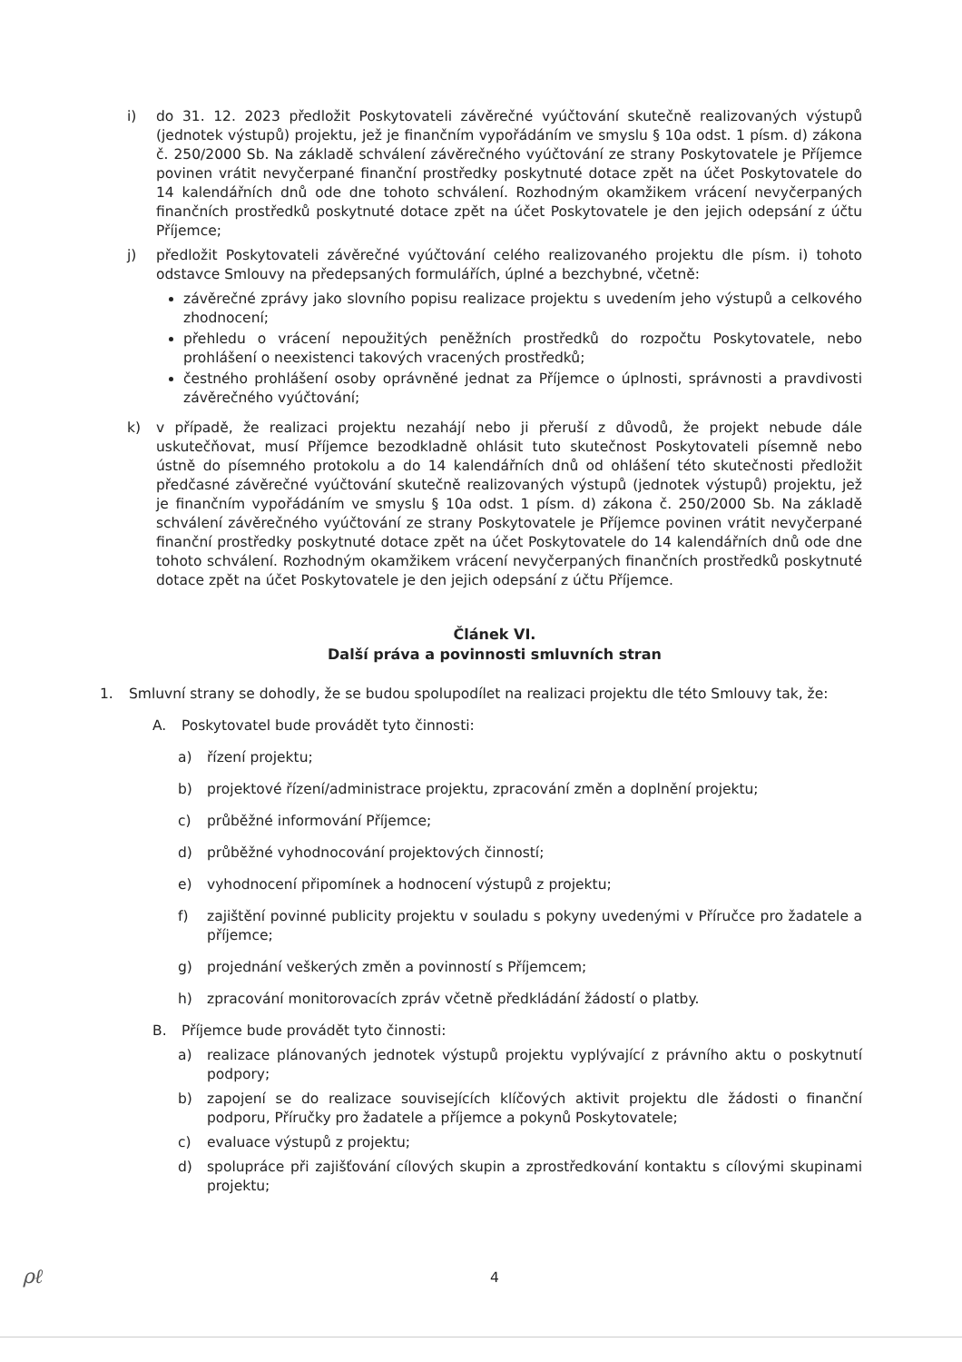i) do 31. 12. 2023 předložit Poskytovateli závěrečné vyúčtování skutečně realizovaných výstupů (jednotek výstupů) projektu, jež je finančním vypořádáním ve smyslu § 10a odst. 1 písm. d) zákona č. 250/2000 Sb. Na základě schválení závěrečného vyúčtování ze strany Poskytovatele je Příjemce povinen vrátit nevyčerpané finanční prostředky poskytnuté dotace zpět na účet Poskytovatele do 14 kalendářních dnů ode dne tohoto schválení. Rozhodným okamžikem vrácení nevyčerpaných finančních prostředků poskytnuté dotace zpět na účet Poskytovatele je den jejich odepsání z účtu Příjemce;
j) předložit Poskytovateli závěrečné vyúčtování celého realizovaného projektu dle písm. i) tohoto odstavce Smlouvy na předepsaných formulářích, úplné a bezchybné, včetně:
závěrečné zprávy jako slovního popisu realizace projektu s uvedením jeho výstupů a celkového zhodnocení;
přehledu o vrácení nepoužitých peněžních prostředků do rozpočtu Poskytovatele, nebo prohlášení o neexistenci takových vracených prostředků;
čestného prohlášení osoby oprávněné jednat za Příjemce o úplnosti, správnosti a pravdivosti závěrečného vyúčtování;
k) v případě, že realizaci projektu nezahájí nebo ji přeruší z důvodů, že projekt nebude dále uskutečňovat, musí Příjemce bezodkladně ohlásit tuto skutečnost Poskytovateli písemně nebo ústně do písemného protokolu a do 14 kalendářních dnů od ohlášení této skutečnosti předložit předčasné závěrečné vyúčtování skutečně realizovaných výstupů (jednotek výstupů) projektu, jež je finančním vypořádáním ve smyslu § 10a odst. 1 písm. d) zákona č. 250/2000 Sb. Na základě schválení závěrečného vyúčtování ze strany Poskytovatele je Příjemce povinen vrátit nevyčerpané finanční prostředky poskytnuté dotace zpět na účet Poskytovatele do 14 kalendářních dnů ode dne tohoto schválení. Rozhodným okamžikem vrácení nevyčerpaných finančních prostředků poskytnuté dotace zpět na účet Poskytovatele je den jejich odepsání z účtu Příjemce.
Článek VI.
Další práva a povinnosti smluvních stran
1. Smluvní strany se dohodly, že se budou spolupodílet na realizaci projektu dle této Smlouvy tak, že:
A. Poskytovatel bude provádět tyto činnosti:
a) řízení projektu;
b) projektové řízení/administrace projektu, zpracování změn a doplnění projektu;
c) průběžné informování Příjemce;
d) průběžné vyhodnocování projektových činností;
e) vyhodnocení připomínek a hodnocení výstupů z projektu;
f) zajištění povinné publicity projektu v souladu s pokyny uvedenými v Příručce pro žadatele a příjemce;
g) projednání veškerých změn a povinností s Příjemcem;
h) zpracování monitorovacích zpráv včetně předkládání žádostí o platby.
B. Příjemce bude provádět tyto činnosti:
a) realizace plánovaných jednotek výstupů projektu vyplývající z právního aktu o poskytnutí podpory;
b) zapojení se do realizace souvisejících klíčových aktivit projektu dle žádosti o finanční podporu, Příručky pro žadatele a příjemce a pokynů Poskytovatele;
c) evaluace výstupů z projektu;
d) spolupráce při zajišťování cílových skupin a zprostředkování kontaktu s cílovými skupinami projektu;
4
ρℓ